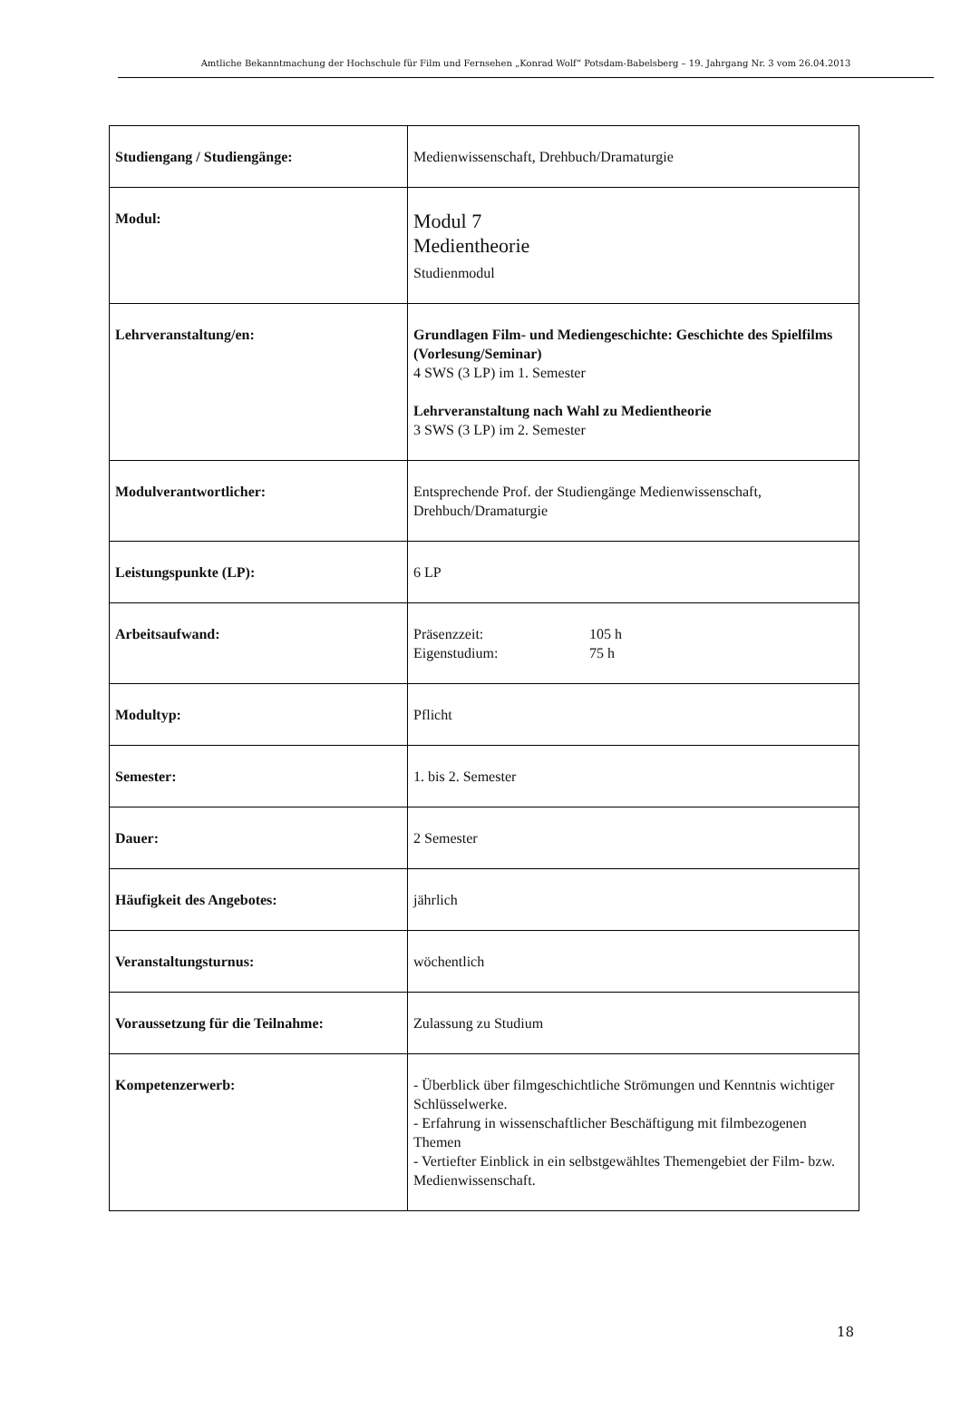Amtliche Bekanntmachung der Hochschule für Film und Fernsehen „Konrad Wolf“ Potsdam-Babelsberg – 19. Jahrgang Nr. 3 vom 26.04.2013
| Studiengang / Studiengänge: | Medienwissenschaft, Drehbuch/Dramaturgie |
| Modul: | Modul 7 Medientheorie Studienmodul |
| Lehrveranstaltung/en: | Grundlagen Film- und Mediengeschichte: Geschichte des Spielfilms (Vorlesung/Seminar) 4 SWS (3 LP) im 1. Semester Lehrveranstaltung nach Wahl zu Medientheorie 3 SWS (3 LP) im 2. Semester |
| Modulverantwortlicher: | Entsprechende Prof. der Studiengänge Medienwissenschaft, Drehbuch/Dramaturgie |
| Leistungspunkte (LP): | 6 LP |
| Arbeitsaufwand: | Präsenzzeit: 105 h Eigenstudium: 75 h |
| Modultyp: | Pflicht |
| Semester: | 1. bis 2. Semester |
| Dauer: | 2 Semester |
| Häufigkeit des Angebotes: | jährlich |
| Veranstaltungsturnus: | wöchentlich |
| Voraussetzung für die Teilnahme: | Zulassung zu Studium |
| Kompetenzerwerb: | - Überblick über filmgeschichtliche Strömungen und Kenntnis wichtiger Schlüsselwerke. - Erfahrung in wissenschaftlicher Beschäftigung mit filmbezogenen Themen - Vertiefter Einblick in ein selbstgewähltes Themengebiet der Film- bzw. Medienwissenschaft. |
18